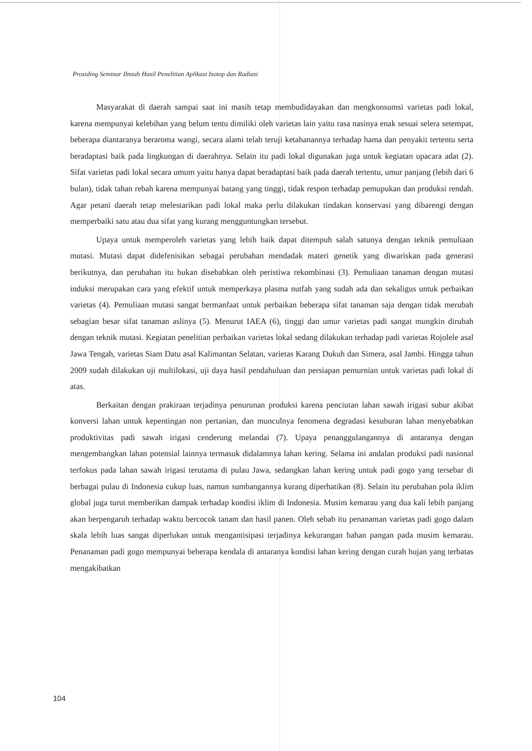Prosiding Seminar Ilmiah Hasil Penelitian Aplikasi Isotop dan Radiasi
Masyarakat di daerah sampai saat ini masih tetap membudidayakan dan mengkonsumsi varietas padi lokal, karena mempunyai kelebihan yang belum tentu dimiliki oleh varietas lain yaitu rasa nasinya enak sesuai selera setempat, beberapa diantaranya beraroma wangi, secara alami telah teruji ketahanannya terhadap hama dan penyakit tertentu serta beradaptasi baik pada lingkungan di daerahnya. Selain itu padi lokal digunakan juga untuk kegiatan upacara adat (2). Sifat varietas padi lokal secara umum yaitu hanya dapat beradaptasi baik pada daerah tertentu, umur panjang (lebih dari 6 bulan), tidak tahan rebah karena mempunyai batang yang tinggi, tidak respon terhadap pemupukan dan produksi rendah. Agar petani daerah tetap melestarikan padi lokal maka perlu dilakukan tindakan konservasi yang dibarengi dengan memperbaiki satu atau dua sifat yang kurang mengguntungkan tersebut.
Upaya untuk memperoleh varietas yang lebih baik dapat ditempuh salah satunya dengan teknik pemuliaan mutasi. Mutasi dapat didefenisikan sebagai perubahan mendadak materi genetik yang diwariskan pada generasi berikutnya, dan perubahan itu bukan disebabkan oleh peristiwa rekombinasi (3). Pemuliaan tanaman dengan mutasi induksi merupakan cara yang efektif untuk memperkaya plasma nutfah yang sudah ada dan sekaligus untuk perbaikan varietas (4). Pemuliaan mutasi sangat bermanfaat untuk perbaikan beberapa sifat tanaman saja dengan tidak merubah sebagian besar sifat tanaman aslinya (5). Menurut IAEA (6), tinggi dan umur varietas padi sangat mungkin dirubah dengan teknik mutasi. Kegiatan penelitian perbaikan varietas lokal sedang dilakukan terhadap padi varietas Rojolele asal Jawa Tengah, varietas Siam Datu asal Kalimantan Selatan, varietas Karang Dukuh dan Simera, asal Jambi. Hingga tahun 2009 sudah dilakukan uji multilokasi, uji daya hasil pendahuluan dan persiapan pemurnian untuk varietas padi lokal di atas.
Berkaitan dengan prakiraan terjadinya penurunan produksi karena penciutan lahan sawah irigasi subur akibat konversi lahan untuk kepentingan non pertanian, dan munculnya fenomena degradasi kesuburan lahan menyebabkan produktivitas padi sawah irigasi cenderung melandai (7). Upaya penanggulangannya di antaranya dengan mengembangkan lahan potensial lainnya termasuk didalamnya lahan kering. Selama ini andalan produksi padi nasional terfokus pada lahan sawah irigasi terutama di pulau Jawa, sedangkan lahan kering untuk padi gogo yang tersebar di berbagai pulau di Indonesia cukup luas, namun sumbangannya kurang diperhatikan (8). Selain itu perubahan pola iklim global juga turut memberikan dampak terhadap kondisi iklim di Indonesia. Musim kemarau yang dua kali lebih panjang akan berpengaruh terhadap waktu bercocok tanam dan hasil panen. Oleh sebab itu penanaman varietas padi gogo dalam skala lebih luas sangat diperlukan untuk mengantisipasi terjadinya kekurangan bahan pangan pada musim kemarau. Penanaman padi gogo mempunyai beberapa kendala di antaranya kondisi lahan kering dengan curah hujan yang terbatas mengakibatkan
104